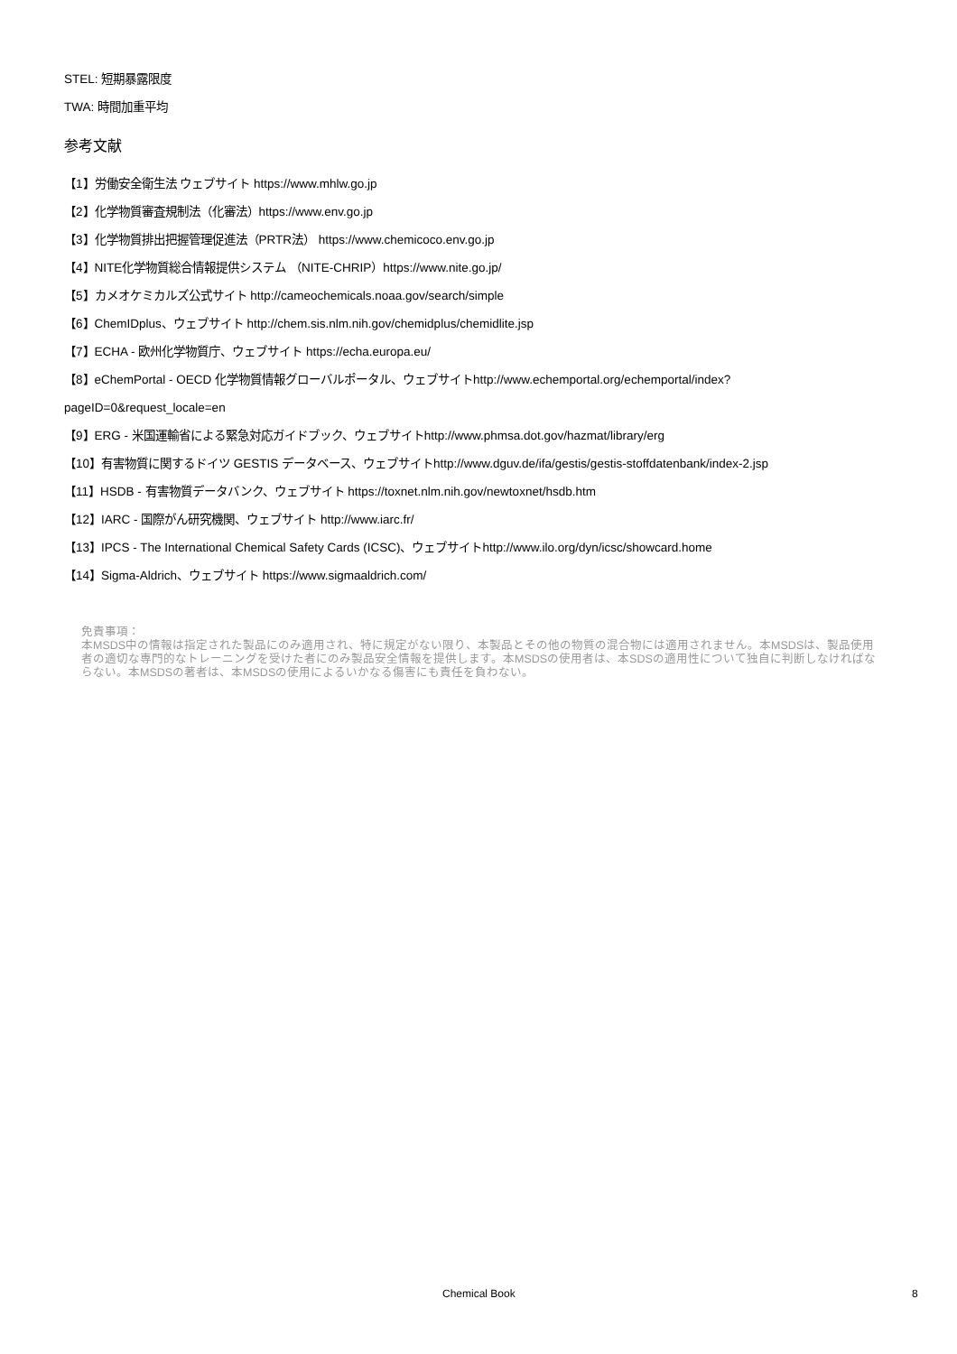STEL: 短期暴露限度
TWA: 時間加重平均
参考文献
【1】労働安全衛生法 ウェブサイト https://www.mhlw.go.jp
【2】化学物質審査規制法（化審法）https://www.env.go.jp
【3】化学物質排出把握管理促進法（PRTR法） https://www.chemicoco.env.go.jp
【4】NITE化学物質総合情報提供システム （NITE-CHRIP）https://www.nite.go.jp/
【5】カメオケミカルズ公式サイト http://cameochemicals.noaa.gov/search/simple
【6】ChemIDplus、ウェブサイト http://chem.sis.nlm.nih.gov/chemidplus/chemidlite.jsp
【7】ECHA - 欧州化学物質庁、ウェブサイト https://echa.europa.eu/
【8】eChemPortal - OECD 化学物質情報グローバルポータル、ウェブサイトhttp://www.echemportal.org/echemportal/index?
pageID=0&request_locale=en
【9】ERG - 米国運輸省による緊急対応ガイドブック、ウェブサイトhttp://www.phmsa.dot.gov/hazmat/library/erg
【10】有害物質に関するドイツ GESTIS データベース、ウェブサイトhttp://www.dguv.de/ifa/gestis/gestis-stoffdatenbank/index-2.jsp
【11】HSDB - 有害物質データバンク、ウェブサイト https://toxnet.nlm.nih.gov/newtoxnet/hsdb.htm
【12】IARC - 国際がん研究機関、ウェブサイト http://www.iarc.fr/
【13】IPCS - The International Chemical Safety Cards (ICSC)、ウェブサイトhttp://www.ilo.org/dyn/icsc/showcard.home
【14】Sigma-Aldrich、ウェブサイト https://www.sigmaaldrich.com/
免責事項：
本MSDS中の情報は指定された製品にのみ適用され、特に規定がない限り、本製品とその他の物質の混合物には適用されません。本MSDSは、製品使用者の適切な専門的なトレーニングを受けた者にのみ製品安全情報を提供します。本MSDSの使用者は、本SDSの適用性について独自に判断しなければならない。本MSDSの著者は、本MSDSの使用によるいかなる傷害にも責任を負わない。
Chemical Book 8